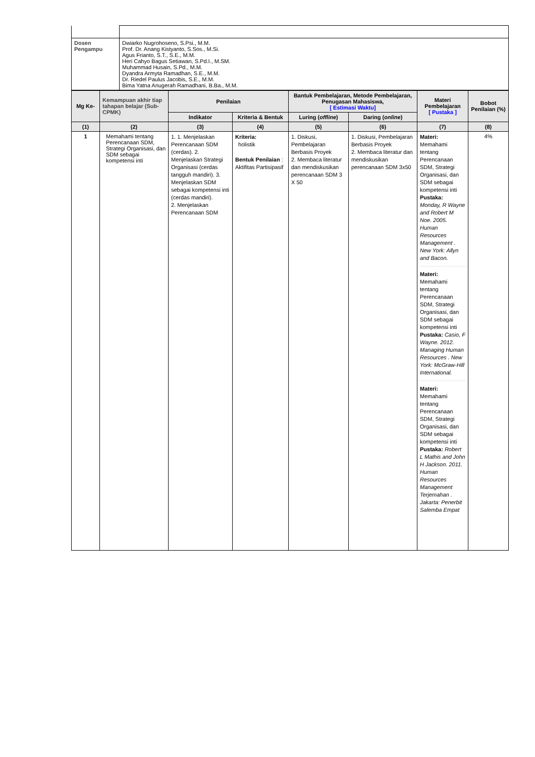| Dosen Pengampu | Dwiarko Nugrohoseno, S.Psi., M.M. Prof. Dr. Anang Kistyanto, S.Sos., M.Si. Agus Frianto, S.T., S.E., M.M. Heri Cahyo Bagus Setiawan, S.Pd.I., M.SM. Muhammad Husain, S.Pd., M.M. Dyandra Armyta Ramadhan, S.E., M.M. Dr. Riedel Paulus Jacobis, S.E., M.M. Bima Yatna Anugerah Ramadhani, B.Ba., M.M. |
| Mg Ke- | Kemampuan akhir tiap tahapan belajar (Sub-CPMK) | Penilaian | | Bantuk Pembelajaran, Metode Pembelajaran, Penugasan Mahasiswa, [ Estimasi Waktu] | | Materi Pembelajaran [ Pustaka ] | Bobot Penilaian (%) |
| --- | --- | --- | --- | --- | --- | --- | --- |
| | | Indikator | Kriteria & Bentuk | Luring ( offline ) | Daring ( online ) | | |
| (1) | (2) | (3) | (4) | (5) | (6) | (7) | (8) |
| 1 | Memahami tentang Perencanaan SDM, Strategi Organisasi, dan SDM sebagai kompetensi inti | 1. 1. Menjelaskan Perencanaan SDM (cerdas). 2. Menjelaskan Strategi Organisasi (cerdas tangguh mandiri). 3. Menjelaskan SDM sebagai kompetensi inti (cerdas mandiri). 2. Menjelaskan Perencanaan SDM | Kriteria: holistik Bentuk Penilaian : Aktifitas Partisipasif | 1. Diskusi, Pembelajaran Berbasis Proyek 2. Membaca literatur dan mendiskusikan perencanaan SDM 3 X 50 | 1. Diskusi, Pembelajaran Berbasis Proyek 2. Membaca literatur dan mendiskusikan perencanaan SDM 3x50 | Materi: Memahami tentang Perencanaan SDM, Strategi Organisasi, dan SDM sebagai kompetensi inti Pustaka: Monday, R Wayne and Robert M Noe. 2005. Human Resources Management . New York: Allyn and Bacon. Materi: Memahami tentang Perencanaan SDM, Strategi Organisasi, dan SDM sebagai kompetensi inti Pustaka: Casio, F Wayne. 2012. Managing Human Resources . New York: McGraw-Hill International. Materi: Memahami tentang Perencanaan SDM, Strategi Organisasi, dan SDM sebagai kompetensi inti Pustaka: Robert L Mathis and John H Jackson. 2011. Human Resources Management Terjemahan . Jakarta: Penerbit Salemba Empat | 4% |